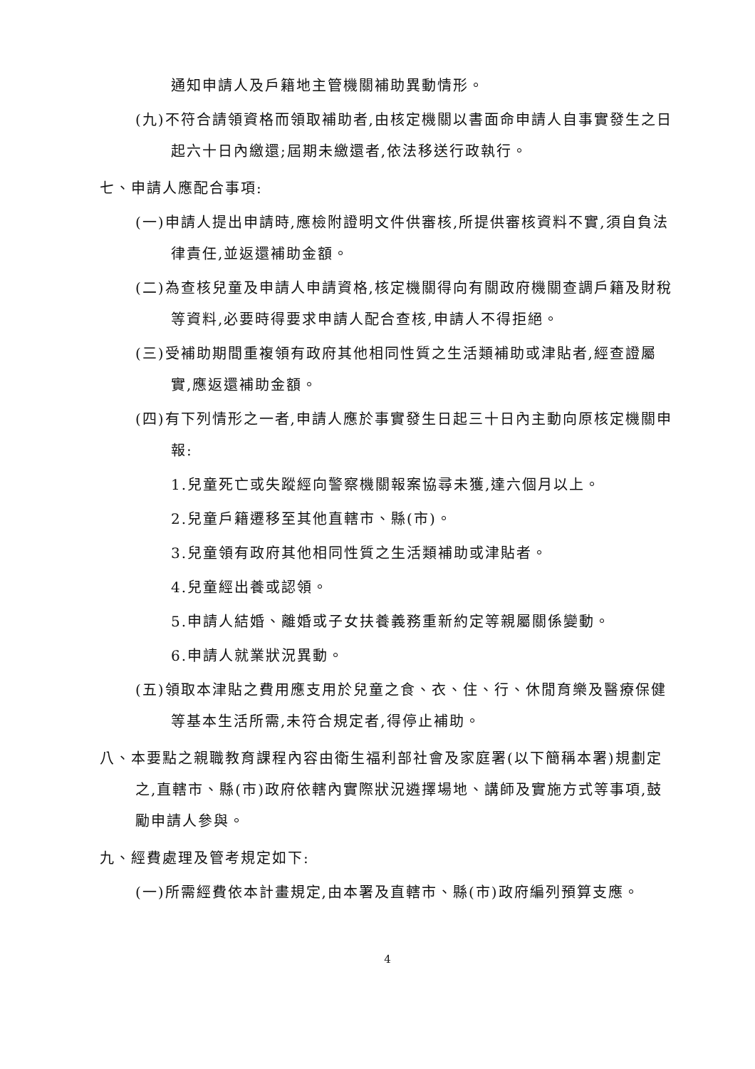通知申請人及戶籍地主管機關補助異動情形。
(九)不符合請領資格而領取補助者,由核定機關以書面命申請人自事實發生之日起六十日內繳還;屆期未繳還者,依法移送行政執行。
七、申請人應配合事項:
(一)申請人提出申請時,應檢附證明文件供審核,所提供審核資料不實,須自負法律責任,並返還補助金額。
(二)為查核兒童及申請人申請資格,核定機關得向有關政府機關查調戶籍及財稅等資料,必要時得要求申請人配合查核,申請人不得拒絕。
(三)受補助期間重複領有政府其他相同性質之生活類補助或津貼者,經查證屬實,應返還補助金額。
(四)有下列情形之一者,申請人應於事實發生日起三十日內主動向原核定機關申報:
1.兒童死亡或失蹤經向警察機關報案協尋未獲,達六個月以上。
2.兒童戶籍遷移至其他直轄市、縣(市)。
3.兒童領有政府其他相同性質之生活類補助或津貼者。
4.兒童經出養或認領。
5.申請人結婚、離婚或子女扶養義務重新約定等親屬關係變動。
6.申請人就業狀況異動。
(五)領取本津貼之費用應支用於兒童之食、衣、住、行、休閒育樂及醫療保健等基本生活所需,未符合規定者,得停止補助。
八、本要點之親職教育課程內容由衛生福利部社會及家庭署(以下簡稱本署)規劃定之,直轄市、縣(市)政府依轄內實際狀況遴擇場地、講師及實施方式等事項,鼓勵申請人參與。
九、經費處理及管考規定如下:
(一)所需經費依本計畫規定,由本署及直轄市、縣(市)政府編列預算支應。
4